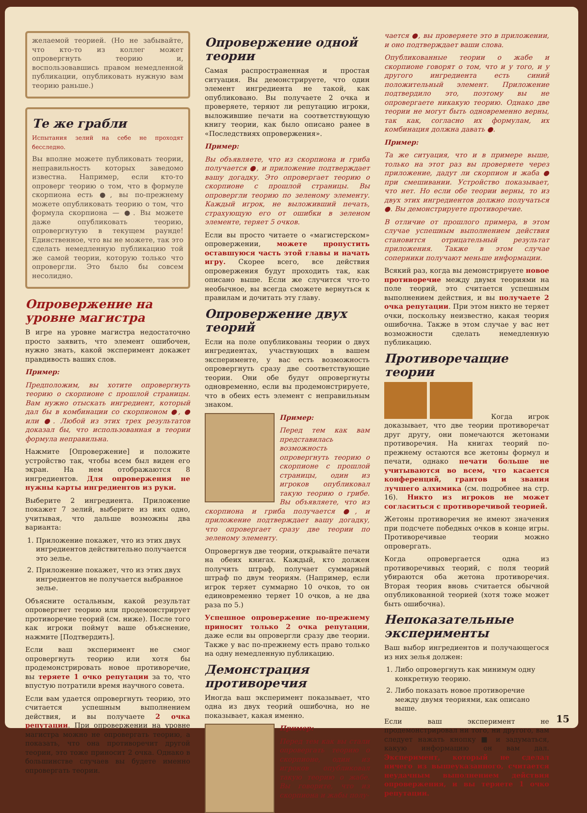желаемой теорией. (Но не забывайте, что кто-то из коллег может опровергнуть теорию и, воспользовавшись правом немедленной публикации, опубликовать нужную вам теорию раньше.)
Те же грабли
Испытания зелий на себе не проходят бесследно.
Вы вполне можете публиковать теории, неправильность которых заведомо известна. Например, если кто-то опроверг теорию о том, что в формуле скорпиона есть ●, вы по-прежнему можете опубликовать теорию о том, что формула скорпиона — ●. Вы можете даже опубликовать теорию, опровергнутую в текущем раунде! Единственное, что вы не можете, так это сделать немедленную публикацию той же самой теории, которую только что опровергли. Это было бы совсем несолидно.
Опровержение на уровне магистра
В игре на уровне магистра недостаточно просто заявить, что элемент ошибочен, нужно знать, какой эксперимент докажет правдивость ваших слов.
Пример:
Предположим, вы хотите опровергнуть теорию о скорпионе с прошлой страницы. Вам нужно отыскать ингредиент, который дал бы в комбинации со скорпионом ●, ● или ●. Любой из этих трех результатов доказал бы, что использованная в теории формула неправильна.
Нажмите [Опровержение] и положите устройство так, чтобы всем был виден его экран. На нем отображаются 8 ингредиентов. Для опровержения не нужны карты ингредиентов из руки.
Выберите 2 ингредиента. Приложение покажет 7 зелий, выберите из них одно, учитывая, что дальше возможны два варианта:
1. Приложение покажет, что из этих двух ингредиентов действительно получается это зелье.
2. Приложение покажет, что из этих двух ингредиентов не получается выбранное зелье.
Объясните остальным, какой результат опровергнет теорию или продемонстрирует противоречие теорий (см. ниже). После того как игроки поймут ваше объяснение, нажмите [Подтвердить].
Если ваш эксперимент не смог опровергнуть теорию или хотя бы продемонстрировать новое противоречие, вы теряете 1 очко репутации за то, что впустую потратили время научного совета.
Если вам удается опровергнуть теорию, это считается успешным выполнением действия, и вы получаете 2 очка репутации. При опровержении на уровне магистра можно не опровергать теорию, а показать, что она противоречит другой теории, это тоже приносит 2 очка. Однако в большинстве случаев вы будете именно опровергать теории.
Опровержение одной теории
Самая распространенная и простая ситуация. Вы демонстрируете, что один элемент ингредиента не такой, как опубликовано. Вы получаете 2 очка и проверяете, теряют ли репутацию игроки, выложившие печати на соответствующую книгу теории, как было описано ранее в «Последствиях опровержения».
Пример:
Вы объявляете, что из скорпиона и гриба получается ●, и приложение подтверждает вашу догадку. Это опровергает теорию о скорпионе с прошлой страницы. Вы опровергли теорию по зеленому элементу. Каждый игрок, не выложивший печать, страхующую его от ошибки в зеленом элементе, теряет 5 очков.
Если вы просто читаете о «магистерском» опровержении, можете пропустить оставшуюся часть этой главы и начать игру. Скорее всего, все действия опровержения будут проходить так, как описано выше. Если же случится что-то необычное, вы всегда сможете вернуться к правилам и дочитать эту главу.
Опровержение двух теорий
Если на поле опубликованы теории о двух ингредиентах, участвующих в вашем эксперименте, у вас есть возможность опровергнуть сразу две соответствующие теории. Они обе будут опровергнуты одновременно, если вы продемонстрируете, что в обеих есть элемент с неправильным знаком.
Пример:
Перед тем как вам представилась возможность опровергнуть теорию о скорпионе с прошлой страницы, один из игроков опубликовал такую теорию о грибе. Вы объявляете, что из скорпиона и гриба получается ●, и приложение подтверждает вашу догадку, что опровергает сразу две теории по зеленому элементу.
Опровергнув две теории, открывайте печати на обеих книгах. Каждый, кто должен получить штраф, получает суммарный штраф по двум теориям. (Например, если игрок теряет суммарно 10 очков, то он единовременно теряет 10 очков, а не два раза по 5.)
Успешное опровержение по-прежнему приносит только 2 очка репутации, даже если вы опровергли сразу две теории. Также у вас по-прежнему есть право только на одну немедленную публикацию.
Демонстрация противоречия
Иногда ваш эксперимент показывает, что одна из двух теорий ошибочна, но не показывает, какая именно.
Пример:
Перед тем как вы стали опровергать теорию о скорпионе, один из игроков опубликовал такую теорию о жабе. Вы говорите, что из скорпиона и жабы полу-
чается ●, вы проверяете это в приложении, и оно подтверждает ваши слова.
Опубликованные теории о жабе и скорпионе говорят о том, что и у того, и у другого ингредиента есть синий положительный элемент. Приложение подтвердило это, поэтому вы не опровергаете никакую теорию. Однако две теории не могут быть одновременно верны, так как, согласно их формулам, их комбинация должна давать ●.
Пример:
Та же ситуация, что и в примере выше, только на этот раз вы проверяете через приложение, дадут ли скорпион и жаба ● при смешивании. Устройство показывает, что нет. Но если обе теории верны, то из двух этих ингредиентов должно получаться ●. Вы демонстрируете противоречие.
В отличие от прошлого примера, в этом случае успешным выполнением действия становится отрицательный результат приложения. Также в этом случае соперники получают меньше информации.
Всякий раз, когда вы демонстрируете новое противоречие между двумя теориями на поле теорий, это считается успешным выполнением действия, и вы получаете 2 очка репутации. При этом никто не теряет очки, поскольку неизвестно, какая теория ошибочна. Также в этом случае у вас нет возможности сделать немедленную публикацию.
Противоречащие теории
Когда игрок доказывает, что две теории противоречат друг другу, они помечаются жетонами противоречия. На книгах теорий по-прежнему остаются все жетоны формул и печати, однако печати больше не учитываются во всем, что касается конференций, грантов и звания лучшего алхимика (см. подробнее на стр. 16). Никто из игроков не может согласиться с противоречивой теорией.
Жетоны противоречия не имеют значения при подсчете победных очков в конце игры. Противоречивые теории можно опровергать.
Когда опровергается одна из противоречивых теорий, с поля теорий убираются оба жетона противоречия. Вторая теория вновь считается обычной опубликованной теорией (хотя тоже может быть ошибочна).
Непоказательные эксперименты
Ваш выбор ингредиентов и получающегося из них зелья должен:
1. Либо опровергнуть как минимум одну конкретную теорию.
2. Либо показать новое противоречие между двумя теориями, как описано выше.
Если ваш эксперимент не продемонстрировал ни того, ни другого, вам следует нажать кнопку ■ и задуматься, какую информацию он вам дал. Эксперимент, который не сделал ничего из вышеуказанного, считается неудачным выполнением действия опровержения, и вы теряете 1 очко репутации.
15